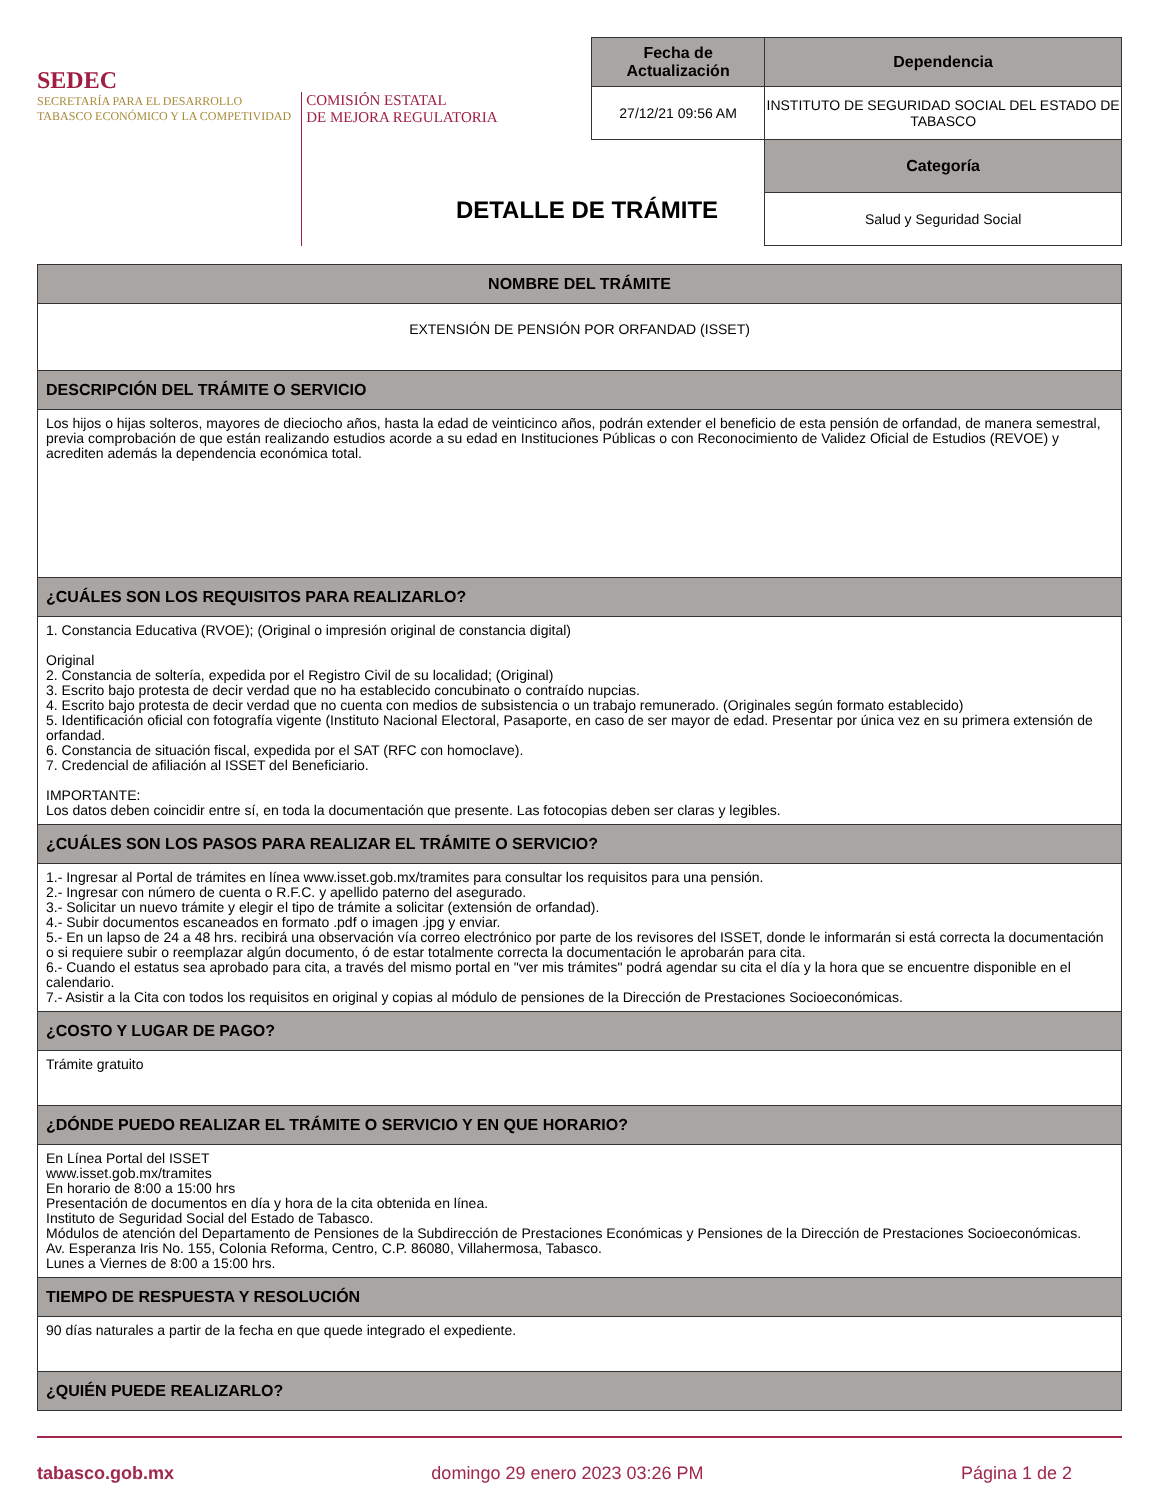SEDEC
SECRETARÍA PARA EL DESARROLLO
TABASCO ECONÓMICO Y LA COMPETIVIDAD
COMISIÓN ESTATAL
DE MEJORA REGULATORIA
| Fecha de Actualización | Dependencia |
| --- | --- |
| 27/12/21 09:56 AM | INSTITUTO DE SEGURIDAD SOCIAL DEL ESTADO DE TABASCO |
| | Categoría |
| | Salud y Seguridad Social |
DETALLE DE TRÁMITE
| NOMBRE DEL TRÁMITE |
| --- |
| EXTENSIÓN DE PENSIÓN POR ORFANDAD (ISSET) |
| DESCRIPCIÓN DEL TRÁMITE O SERVICIO |
| Los hijos o hijas solteros, mayores de dieciocho años, hasta la edad de veinticinco años, podrán extender el beneficio de esta pensión de orfandad, de manera semestral, previa comprobación de que están realizando estudios acorde a su edad en Instituciones Públicas o con Reconocimiento de Validez Oficial de Estudios (REVOE) y acrediten además la dependencia económica total. |
| ¿CUÁLES SON LOS REQUISITOS PARA REALIZARLO? |
| 1. Constancia Educativa (RVOE); (Original o impresión original de constancia digital) Original 2. Constancia de soltería, expedida por el Registro Civil de su localidad; (Original) 3. Escrito bajo protesta de decir verdad que no ha establecido concubinato o contraído nupcias. 4. Escrito bajo protesta de decir verdad que no cuenta con medios de subsistencia o un trabajo remunerado. (Originales según formato establecido) 5. Identificación oficial con fotografía vigente (Instituto Nacional Electoral, Pasaporte, en caso de ser mayor de edad. Presentar por única vez en su primera extensión de orfandad. 6. Constancia de situación fiscal, expedida por el SAT (RFC con homoclave). 7. Credencial de afiliación al ISSET del Beneficiario. IMPORTANTE: Los datos deben coincidir entre sí, en toda la documentación que presente. Las fotocopias deben ser claras y legibles. |
| ¿CUÁLES SON LOS PASOS PARA REALIZAR EL TRÁMITE O SERVICIO? |
| 1.- Ingresar al Portal de trámites en línea www.isset.gob.mx/tramites para consultar los requisitos para una pensión. 2.- Ingresar con número de cuenta o R.F.C. y apellido paterno del asegurado. 3.- Solicitar un nuevo trámite y elegir el tipo de trámite a solicitar (extensión de orfandad). 4.- Subir documentos escaneados en formato .pdf o imagen .jpg y enviar. 5.- En un lapso de 24 a 48 hrs. recibirá una observación vía correo electrónico por parte de los revisores del ISSET, donde le informarán si está correcta la documentación o si requiere subir o reemplazar algún documento, ó de estar totalmente correcta la documentación le aprobarán para cita. 6.- Cuando el estatus sea aprobado para cita, a través del mismo portal en "ver mis trámites" podrá agendar su cita el día y la hora que se encuentre disponible en el calendario. 7.- Asistir a la Cita con todos los requisitos en original y copias al módulo de pensiones de la Dirección de Prestaciones Socioeconómicas. |
| ¿COSTO Y LUGAR DE PAGO? |
| Trámite gratuito |
| ¿DÓNDE PUEDO REALIZAR EL TRÁMITE O SERVICIO Y EN QUE HORARIO? |
| En Línea Portal del ISSET www.isset.gob.mx/tramites En horario de 8:00 a 15:00 hrs Presentación de documentos en día y hora de la cita obtenida en línea. Instituto de Seguridad Social del Estado de Tabasco. Módulos de atención del Departamento de Pensiones de la Subdirección de Prestaciones Económicas y Pensiones de la Dirección de Prestaciones Socioeconómicas. Av. Esperanza Iris No. 155, Colonia Reforma, Centro, C.P. 86080, Villahermosa, Tabasco. Lunes a Viernes de 8:00 a 15:00 hrs. |
| TIEMPO DE RESPUESTA Y RESOLUCIÓN |
| 90 días naturales a partir de la fecha en que quede integrado el expediente. |
| ¿QUIÉN PUEDE REALIZARLO? |
tabasco.gob.mx domingo 29 enero 2023 03:26 PM Página 1 de 2